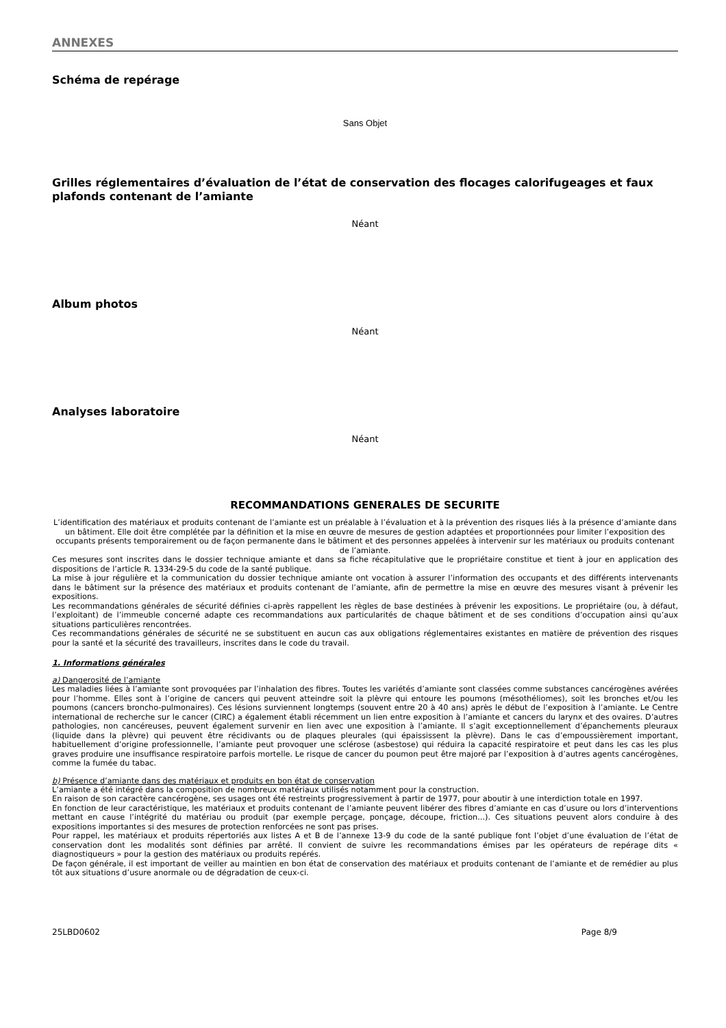ANNEXES
Schéma de repérage
Sans Objet
Grilles réglementaires d’évaluation de l’état de conservation des flocages calorifugeages et faux plafonds contenant de l’amiante
Néant
Album photos
Néant
Analyses laboratoire
Néant
RECOMMANDATIONS GENERALES DE SECURITE
L’identification des matériaux et produits contenant de l’amiante est un préalable à l’évaluation et à la prévention des risques liés à la présence d’amiante dans un bâtiment. Elle doit être complétée par la définition et la mise en œuvre de mesures de gestion adaptées et proportionnées pour limiter l’exposition des occupants présents temporairement ou de façon permanente dans le bâtiment et des personnes appelées à intervenir sur les matériaux ou produits contenant de l’amiante.
Ces mesures sont inscrites dans le dossier technique amiante et dans sa fiche récapitulative que le propriétaire constitue et tient à jour en application des dispositions de l’article R. 1334-29-5 du code de la santé publique.
La mise à jour régulière et la communication du dossier technique amiante ont vocation à assurer l’information des occupants et des différents intervenants dans le bâtiment sur la présence des matériaux et produits contenant de l’amiante, afin de permettre la mise en œuvre des mesures visant à prévenir les expositions.
Les recommandations générales de sécurité définies ci-après rappellent les règles de base destinées à prévenir les expositions. Le propriétaire (ou, à défaut, l’exploitant) de l’immeuble concerné adapte ces recommandations aux particularités de chaque bâtiment et de ses conditions d’occupation ainsi qu’aux situations particulières rencontrées.
Ces recommandations générales de sécurité ne se substituent en aucun cas aux obligations réglementaires existantes en matière de prévention des risques pour la santé et la sécurité des travailleurs, inscrites dans le code du travail.
1. Informations générales
a) Dangerosité de l’amiante
Les maladies liées à l’amiante sont provoquées par l’inhalation des fibres. Toutes les variétés d’amiante sont classées comme substances cancérogènes avérées pour l’homme. Elles sont à l’origine de cancers qui peuvent atteindre soit la plèvre qui entoure les poumons (mésothéliomes), soit les bronches et/ou les poumons (cancers broncho-pulmonaires). Ces lésions surviennent longtemps (souvent entre 20 à 40 ans) après le début de l’exposition à l’amiante. Le Centre international de recherche sur le cancer (CIRC) a également établi récemment un lien entre exposition à l’amiante et cancers du larynx et des ovaires. D’autres pathologies, non cancéreuses, peuvent également survenir en lien avec une exposition à l’amiante. Il s’agit exceptionnellement d’épanchements pleuraux (liquide dans la plèvre) qui peuvent être récidivants ou de plaques pleurales (qui épaississent la plèvre). Dans le cas d’empoussièrement important, habituellement d’origine professionnelle, l’amiante peut provoquer une sclérose (asbestose) qui réduira la capacité respiratoire et peut dans les cas les plus graves produire une insuffisance respiratoire parfois mortelle. Le risque de cancer du poumon peut être majoré par l’exposition à d’autres agents cancérogènes, comme la fumée du tabac.
b) Présence d’amiante dans des matériaux et produits en bon état de conservation
L’amiante a été intégré dans la composition de nombreux matériaux utilisés notamment pour la construction.
En raison de son caractère cancérogène, ses usages ont été restreints progressivement à partir de 1977, pour aboutir à une interdiction totale en 1997.
En fonction de leur caractéristique, les matériaux et produits contenant de l’amiante peuvent libérer des fibres d’amiante en cas d’usure ou lors d’interventions mettant en cause l’intégrité du matériau ou produit (par exemple perçage, ponçage, découpe, friction...). Ces situations peuvent alors conduire à des expositions importantes si des mesures de protection renforcées ne sont pas prises.
Pour rappel, les matériaux et produits répertoriés aux listes A et B de l’annexe 13-9 du code de la santé publique font l’objet d’une évaluation de l’état de conservation dont les modalités sont définies par arrêté. Il convient de suivre les recommandations émises par les opérateurs de repérage dits « diagnostiqueurs » pour la gestion des matériaux ou produits repérés.
De façon générale, il est important de veiller au maintien en bon état de conservation des matériaux et produits contenant de l’amiante et de remédier au plus tôt aux situations d’usure anormale ou de dégradation de ceux-ci.
25LBD0602 Page 8/9